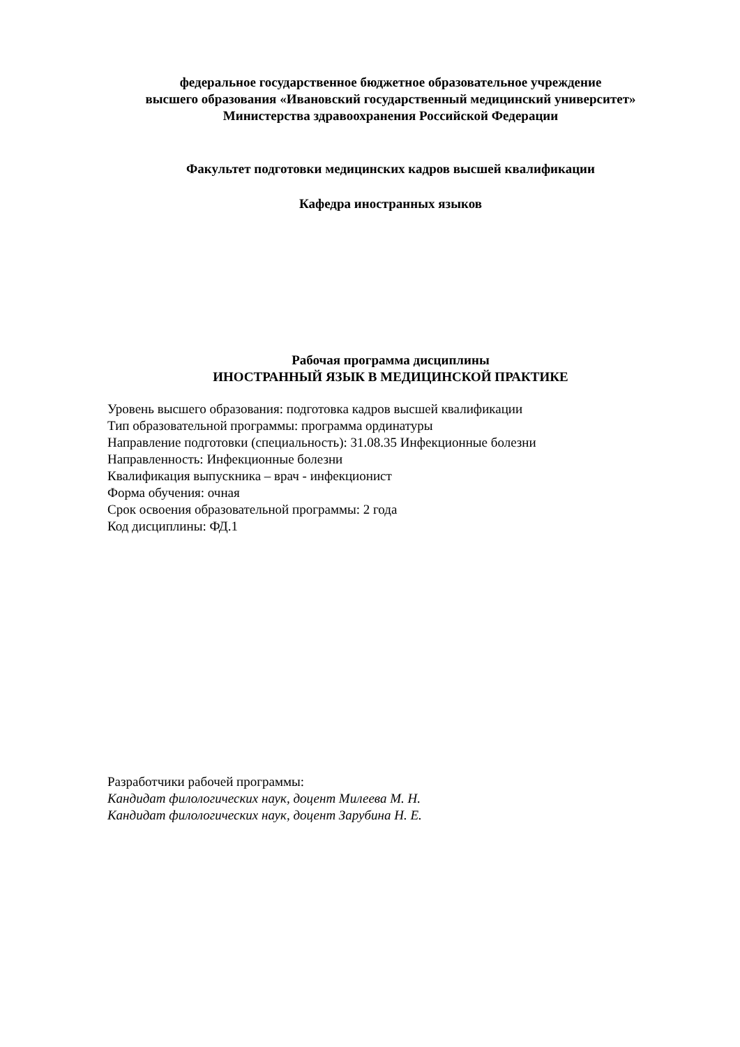федеральное государственное бюджетное образовательное учреждение
высшего образования «Ивановский государственный медицинский университет»
Министерства здравоохранения Российской Федерации
Факультет подготовки медицинских кадров высшей квалификации
Кафедра иностранных языков
Рабочая программа дисциплины
ИНОСТРАННЫЙ ЯЗЫК В МЕДИЦИНСКОЙ ПРАКТИКЕ
Уровень высшего образования: подготовка кадров высшей квалификации
Тип образовательной программы: программа ординатуры
Направление подготовки (специальность): 31.08.35 Инфекционные болезни
Направленность: Инфекционные болезни
Квалификация выпускника – врач - инфекционист
Форма обучения: очная
Срок освоения образовательной программы: 2 года
Код дисциплины: ФД.1
Разработчики рабочей программы:
Кандидат филологических наук, доцент Милеева М. Н.
Кандидат филологических наук, доцент Зарубина Н. Е.